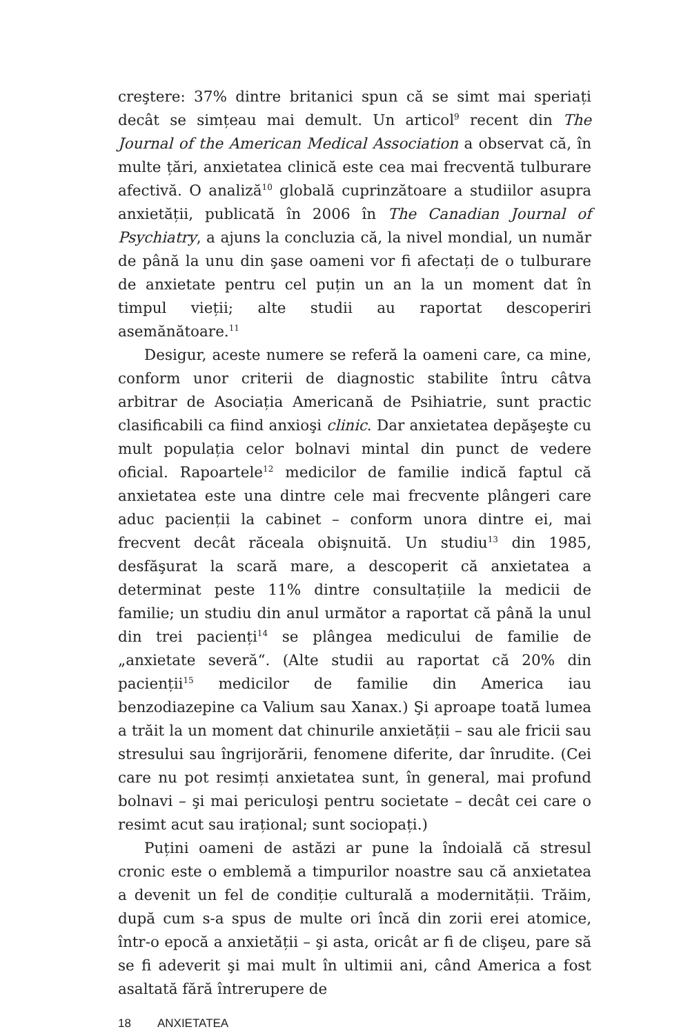creştere: 37% dintre britanici spun că se simt mai speriați decât se simțeau mai demult. Un articol<sup>9</sup> recent din The Journal of the American Medical Association a observat că, în multe țări, anxietatea clinică este cea mai frecventă tulburare afectivă. O analiză<sup>10</sup> globală cuprinzătoare a studiilor asupra anxietății, publicată în 2006 în The Canadian Journal of Psychiatry, a ajuns la concluzia că, la nivel mondial, un număr de până la unu din şase oameni vor fi afectați de o tulburare de anxietate pentru cel puțin un an la un moment dat în timpul vieții; alte studii au raportat descoperiri asemănătoare.<sup>11</sup>
Desigur, aceste numere se referă la oameni care, ca mine, conform unor criterii de diagnostic stabilite întru câtva arbitrar de Asociația Americană de Psihiatrie, sunt practic clasificabili ca fiind anxioşi clinic. Dar anxietatea depăşeşte cu mult populația celor bolnavi mintal din punct de vedere oficial. Rapoartele<sup>12</sup> medicilor de familie indică faptul că anxietatea este una dintre cele mai frecvente plângeri care aduc pacienții la cabinet – conform unora dintre ei, mai frecvent decât răceala obişnuită. Un studiu<sup>13</sup> din 1985, desfăşurat la scară mare, a descoperit că anxietatea a determinat peste 11% dintre consultațiile la medicii de familie; un studiu din anul următor a raportat că până la unul din trei pacienți<sup>14</sup> se plângea medicului de familie de „anxietate severă“. (Alte studii au raportat că 20% din pacienții<sup>15</sup> medicilor de familie din America iau benzodiazepine ca Valium sau Xanax.) Şi aproape toată lumea a trăit la un moment dat chinurile anxietății – sau ale fricii sau stresului sau îngrijorării, fenomene diferite, dar înrudite. (Cei care nu pot resimți anxietatea sunt, în general, mai profund bolnavi – şi mai periculoşi pentru societate – decât cei care o resimt acut sau irațional; sunt sociopați.)
Puțini oameni de astăzi ar pune la îndoială că stresul cronic este o emblemă a timpurilor noastre sau că anxietatea a devenit un fel de condiție culturală a modernității. Trăim, după cum s-a spus de multe ori încă din zorii erei atomice, într-o epocă a anxietății – şi asta, oricât ar fi de clişeu, pare să se fi adeverit şi mai mult în ultimii ani, când America a fost asaltată fără întrerupere de
18 ANXIETATEA